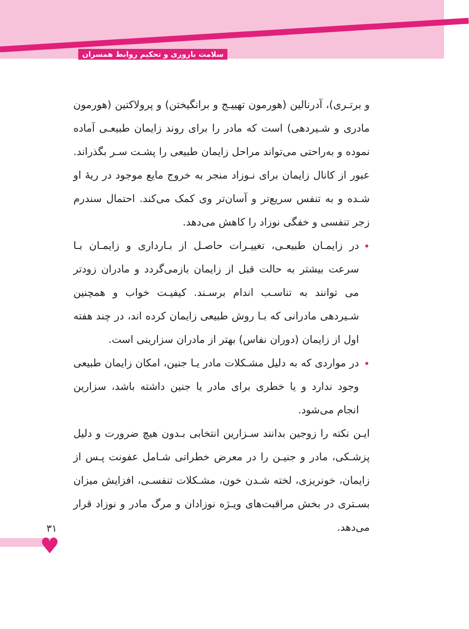سلامت باروری و تحکیم روابط همسران
و برتـری)، آدرنالین (هورمون تهییـج و برانگیختن) و پرولاکتین (هورمون مادری و شـیردهی) است که مادر را برای روند زایمان طبیعـی آماده نموده و به‌راحتی می‌تواند مراحل زایمان طبیعی را پشـت سـر بگذراند. عبور از کانال زایمان برای نـوزاد منجر به خروج مایع موجود در ریهٔ او شـده و به تنفس سریع‌تر و آسان‌تر وی کمک می‌کند. احتمال سندرم زجر تنفسی و خفگی نوزاد را کاهش می‌دهد.
در زایمـان طبیعـی، تغییـرات حاصـل از بـارداری و زایمـان بـا سرعت بیشتر به حالت قبل از زایمان بازمی‌گردد و مادران زودتر می‌ توانند به تناسـب اندام برسـند. کیفیـت خواب و همچنین شـیردهی مادرانی که بـا روش طبیعی زایمان کرده اند، در چند هفته اول از زایمان (دوران نفاس) بهتر از مادران سزارینی است.
در مواردی که به دلیل مشـکلات مادر یـا جنین، امکان زایمان طبیعی وجود ندارد و یا خطری برای مادر یا جنین داشته باشد، سزارین انجام می‌شود.
ایـن نکته را زوجین بدانند سـزارین انتخابی بـدون هیچ ضرورت و دلیل پزشـکی، مادر و جنیـن را در معرض خطراتی شـامل عفونت پـس از زایمان، خونریزی، لخته شـدن خون، مشـکلات تنفسـی، افزایش میزان بسـتری در بخش مراقبت‌های ویـژه نوزادان و مرگ مادر و نوزاد قرار می‌دهد.
۳۱
♥